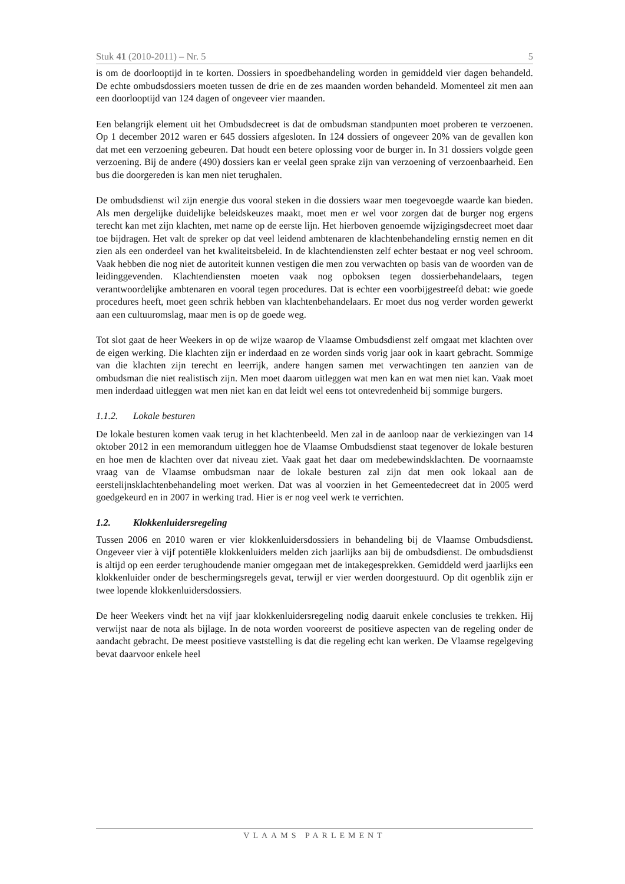Stuk 41 (2010-2011) – Nr. 5 5
is om de doorlooptijd in te korten. Dossiers in spoedbehandeling worden in gemiddeld vier dagen behandeld. De echte ombudsdossiers moeten tussen de drie en de zes maanden worden behandeld. Momenteel zit men aan een doorlooptijd van 124 dagen of ongeveer vier maanden.
Een belangrijk element uit het Ombudsdecreet is dat de ombudsman standpunten moet proberen te verzoenen. Op 1 december 2012 waren er 645 dossiers afgesloten. In 124 dossiers of ongeveer 20% van de gevallen kon dat met een verzoening gebeuren. Dat houdt een betere oplossing voor de burger in. In 31 dossiers volgde geen verzoening. Bij de andere (490) dossiers kan er veelal geen sprake zijn van verzoening of verzoenbaarheid. Een bus die doorgereden is kan men niet terughalen.
De ombudsdienst wil zijn energie dus vooral steken in die dossiers waar men toegevoegde waarde kan bieden. Als men dergelijke duidelijke beleidskeuzes maakt, moet men er wel voor zorgen dat de burger nog ergens terecht kan met zijn klachten, met name op de eerste lijn. Het hierboven genoemde wijzigingsdecreet moet daar toe bijdragen. Het valt de spreker op dat veel leidend ambtenaren de klachtenbehandeling ernstig nemen en dit zien als een onderdeel van het kwaliteitsbeleid. In de klachtendiensten zelf echter bestaat er nog veel schroom. Vaak hebben die nog niet de autoriteit kunnen vestigen die men zou verwachten op basis van de woorden van de leidinggevenden. Klachtendiensten moeten vaak nog opboksen tegen dossierbehandelaars, tegen verantwoordelijke ambtenaren en vooral tegen procedures. Dat is echter een voorbijgestreefd debat: wie goede procedures heeft, moet geen schrik hebben van klachtenbehandelaars. Er moet dus nog verder worden gewerkt aan een cultuuromslag, maar men is op de goede weg.
Tot slot gaat de heer Weekers in op de wijze waarop de Vlaamse Ombudsdienst zelf omgaat met klachten over de eigen werking. Die klachten zijn er inderdaad en ze worden sinds vorig jaar ook in kaart gebracht. Sommige van die klachten zijn terecht en leerrijk, andere hangen samen met verwachtingen ten aanzien van de ombudsman die niet realistisch zijn. Men moet daarom uitleggen wat men kan en wat men niet kan. Vaak moet men inderdaad uitleggen wat men niet kan en dat leidt wel eens tot ontevredenheid bij sommige burgers.
1.1.2. Lokale besturen
De lokale besturen komen vaak terug in het klachtenbeeld. Men zal in de aanloop naar de verkiezingen van 14 oktober 2012 in een memorandum uitleggen hoe de Vlaamse Ombudsdienst staat tegenover de lokale besturen en hoe men de klachten over dat niveau ziet. Vaak gaat het daar om medebewindsklachten. De voornaamste vraag van de Vlaamse ombudsman naar de lokale besturen zal zijn dat men ook lokaal aan de eerstelijnsklachtenbehandeling moet werken. Dat was al voorzien in het Gemeentedecreet dat in 2005 werd goedgekeurd en in 2007 in werking trad. Hier is er nog veel werk te verrichten.
1.2. Klokkenluidersregeling
Tussen 2006 en 2010 waren er vier klokkenluidersdossiers in behandeling bij de Vlaamse Ombudsdienst. Ongeveer vier à vijf potentiële klokkenluiders melden zich jaarlijks aan bij de ombudsdienst. De ombudsdienst is altijd op een eerder terughoudende manier omgegaan met de intakegesprekken. Gemiddeld werd jaarlijks een klokkenluider onder de beschermingsregels gevat, terwijl er vier werden doorgestuurd. Op dit ogenblik zijn er twee lopende klokkenluidersdossiers.
De heer Weekers vindt het na vijf jaar klokkenluidersregeling nodig daaruit enkele conclusies te trekken. Hij verwijst naar de nota als bijlage. In de nota worden vooreerst de positieve aspecten van de regeling onder de aandacht gebracht. De meest positieve vaststelling is dat die regeling echt kan werken. De Vlaamse regelgeving bevat daarvoor enkele heel
VLAAMS PARLEMENT